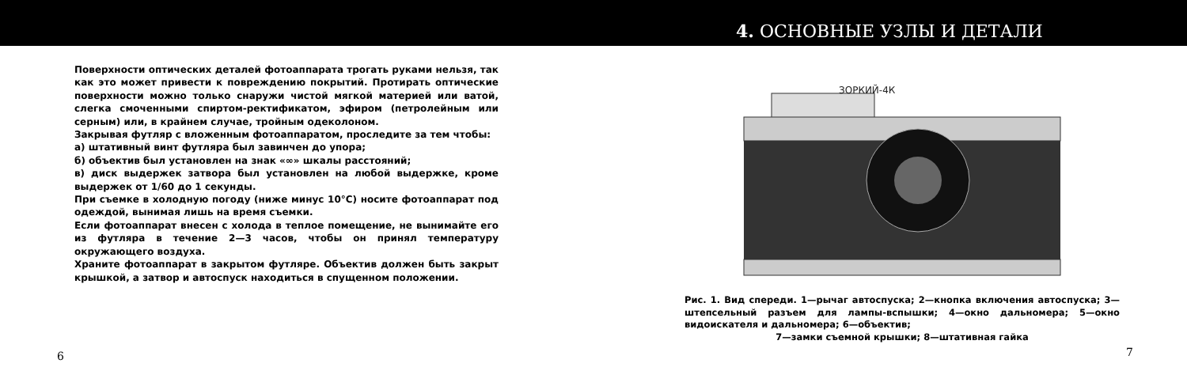Поверхности оптических деталей фотоаппарата трогать руками нельзя, так как это может привести к повреждению покрытий. Протирать оптические поверхности можно только снаружи чистой мягкой материей или ватой, слегка смоченными спиртом-ректификатом, эфиром (петролейным или серным) или, в крайнем случае, тройным одеколоном.
Закрывая футляр с вложенным фотоаппаратом, проследите за тем чтобы:
а) штативный винт футляра был завинчен до упора;
б) объектив был установлен на знак «∞» шкалы расстояний;
в) диск выдержек затвора был установлен на любой выдержке, кроме выдержек от 1/60 до 1 секунды.
При съемке в холодную погоду (ниже минус 10°С) носите фотоаппарат под одеждой, вынимая лишь на время съемки.
Если фотоаппарат внесен с холода в теплое помещение, не вынимайте его из футляра в течение 2—3 часов, чтобы он принял температуру окружающего воздуха.
Храните фотоаппарат в закрытом футляре. Объектив должен быть закрыт крышкой, а затвор и автоспуск находиться в спущенном положении.
6
4. ОСНОВНЫЕ УЗЛЫ И ДЕТАЛИ
ЗОРКИЙ-4К
Рис. 1. Вид спереди. 1—рычаг автоспуска; 2—кнопка включения автоспуска; 3—штепсельный разъем для лампы-вспышки; 4—окно дальномера; 5—окно видоискателя и дальномера; 6—объектив;
7—замки съемной крышки; 8—штативная гайка
7